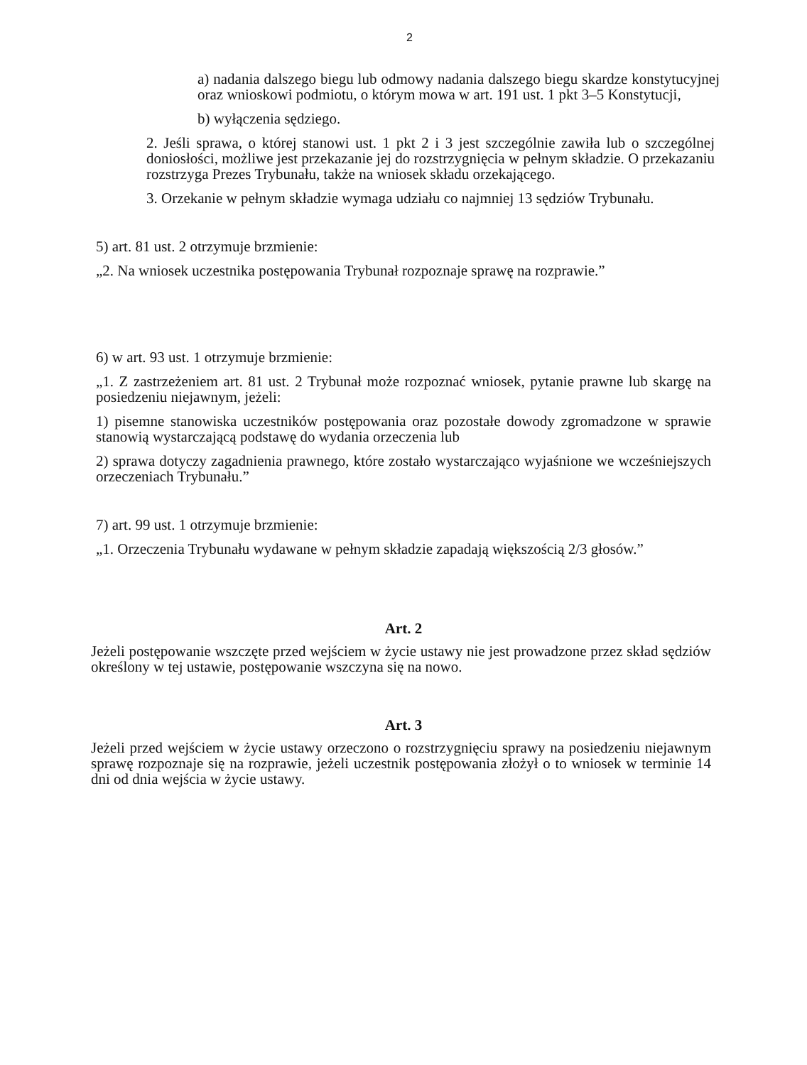2
a) nadania dalszego biegu lub odmowy nadania dalszego biegu skardze konstytucyjnej oraz wnioskowi podmiotu, o którym mowa w art. 191 ust. 1 pkt 3–5 Konstytucji,
b) wyłączenia sędziego.
2. Jeśli sprawa, o której stanowi ust. 1 pkt 2 i 3 jest szczególnie zawiła lub o szczególnej doniosłości, możliwe jest przekazanie jej do rozstrzygnięcia w pełnym składzie. O przekazaniu rozstrzyga Prezes Trybunału, także na wniosek składu orzekającego.
3. Orzekanie w pełnym składzie wymaga udziału co najmniej 13 sędziów Trybunału.
5) art. 81 ust. 2 otrzymuje brzmienie:
„2. Na wniosek uczestnika postępowania Trybunał rozpoznaje sprawę na rozprawie.”
6) w art. 93 ust. 1 otrzymuje brzmienie:
„1. Z zastrzeżeniem art. 81 ust. 2 Trybunał może rozpoznać wniosek, pytanie prawne lub skargę na posiedzeniu niejawnym, jeżeli:
1) pisemne stanowiska uczestników postępowania oraz pozostałe dowody zgromadzone w sprawie stanowią wystarczającą podstawę do wydania orzeczenia lub
2) sprawa dotyczy zagadnienia prawnego, które zostało wystarczająco wyjaśnione we wcześniejszych orzeczeniach Trybunału.”
7) art. 99 ust. 1 otrzymuje brzmienie:
„1. Orzeczenia Trybunału wydawane w pełnym składzie zapadają większością 2/3 głosów.”
Art. 2
Jeżeli postępowanie wszczęte przed wejściem w życie ustawy nie jest prowadzone przez skład sędziów określony w tej ustawie, postępowanie wszczyna się na nowo.
Art. 3
Jeżeli przed wejściem w życie ustawy orzeczono o rozstrzygnięciu sprawy na posiedzeniu niejawnym sprawę rozpoznaje się na rozprawie, jeżeli uczestnik postępowania złożył o to wniosek w terminie 14 dni od dnia wejścia w życie ustawy.